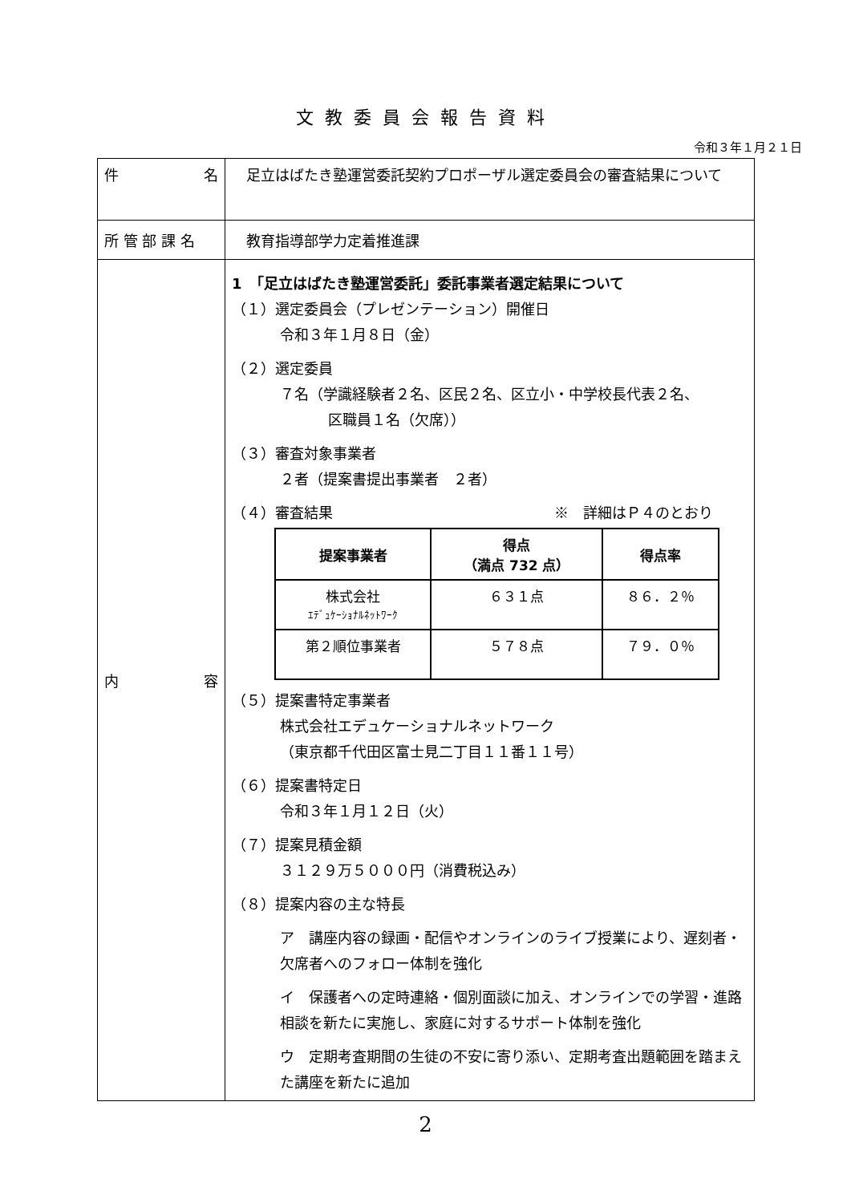文教委員会報告資料
令和３年１月２１日
| 件 名 | 足立はばたき塾運営委託契約プロポーザル選定委員会の審査結果について |
| 所 管 部 課 名 | 教育指導部学力定着推進課 |
| 内 容 | 1 「足立はばたき塾運営委託」委託事業者選定結果について （１）選定委員会（プレゼンテーション）開催日 令和３年１月８日（金） （２）選定委員 ７名（学識経験者２名、区民２名、区立小・中学校長代表２名、 区職員１名（欠席）） （３）審査対象事業者 ２者（提案書提出事業者 ２者） （４）審査結果 ※ 詳細はＰ４のとおり / 提案事業者 / 得点 （満点 732 点） / 得点率 / / --- / --- / --- / / 株式会社 ｴﾃﾞｭｹｰｼｮﾅﾙﾈｯﾄﾜｰｸ / ６３１点 / ８６．２％ / / 第２順位事業者 / ５７８点 / ７９．０％ / （５）提案書特定事業者 株式会社エデュケーショナルネットワーク （東京都千代田区富士見二丁目１１番１１号） （６）提案書特定日 令和３年１月１２日（火） （７）提案見積金額 ３１２９万５０００円（消費税込み） （８）提案内容の主な特長 ア 講座内容の録画・配信やオンラインのライブ授業により、遅刻者・欠席者へのフォロー体制を強化 イ 保護者への定時連絡・個別面談に加え、オンラインでの学習・進路相談を新たに実施し、家庭に対するサポート体制を強化 ウ 定期考査期間の生徒の不安に寄り添い、定期考査出題範囲を踏まえた講座を新たに追加 |
2